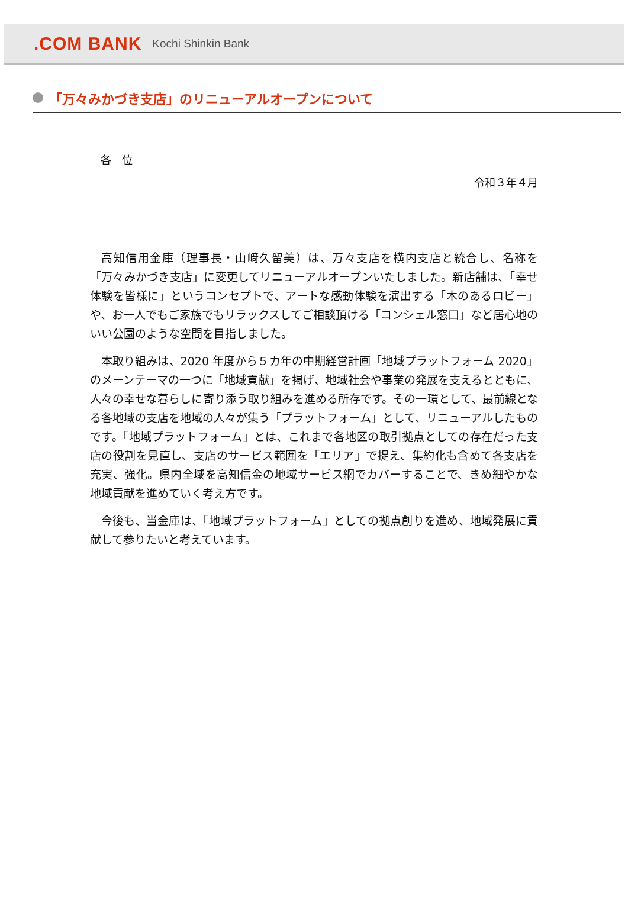.COM BANK Kochi Shinkin Bank
「万々みかづき支店」のリニューアルオープンについて
各　位
令和３年４月
高知信用金庫（理事長・山﨑久留美）は、万々支店を横内支店と統合し、名称を「万々みかづき支店」に変更してリニューアルオープンいたしました。新店舗は、「幸せ体験を皆様に」というコンセプトで、アートな感動体験を演出する「木のあるロビー」や、お一人でもご家族でもリラックスしてご相談頂ける「コンシェル窓口」など居心地のいい公園のような空間を目指しました。
本取り組みは、2020 年度から５カ年の中期経営計画「地域プラットフォーム 2020」のメーンテーマの一つに「地域貢献」を掲げ、地域社会や事業の発展を支えるとともに、人々の幸せな暮らしに寄り添う取り組みを進める所存です。その一環として、最前線となる各地域の支店を地域の人々が集う「プラットフォーム」として、リニューアルしたものです。「地域プラットフォーム」とは、これまで各地区の取引拠点としての存在だった支店の役割を見直し、支店のサービス範囲を「エリア」で捉え、集約化も含めて各支店を充実、強化。県内全域を高知信金の地域サービス網でカバーすることで、きめ細やかな地域貢献を進めていく考え方です。
今後も、当金庫は、「地域プラットフォーム」としての拠点創りを進め、地域発展に貢献して参りたいと考えています。